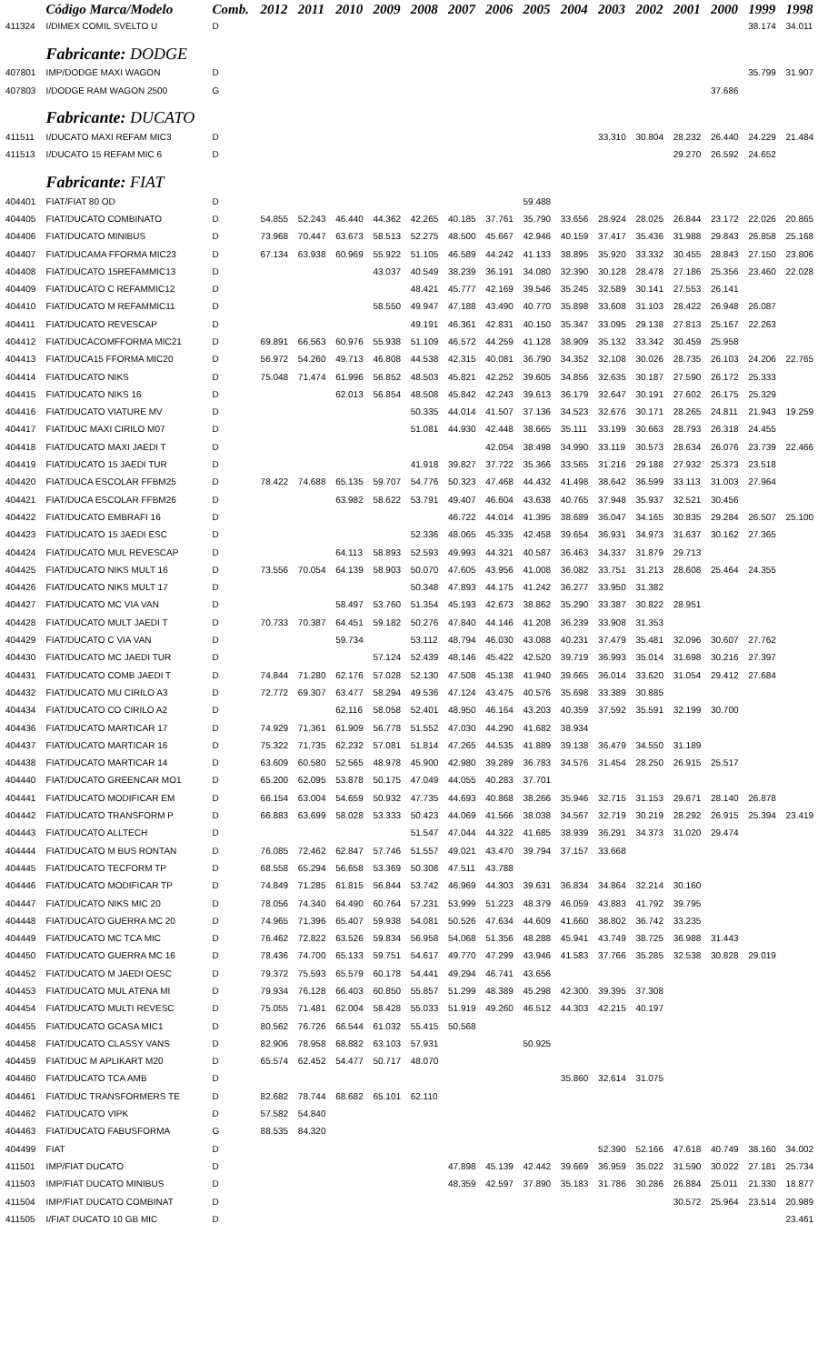| | Código Marca/Modelo | Comb. | 2012 | 2011 | 2010 | 2009 | 2008 | 2007 | 2006 | 2005 | 2004 | 2003 | 2002 | 2001 | 2000 | 1999 | 1998 |
| --- | --- | --- | --- | --- | --- | --- | --- | --- | --- | --- | --- | --- | --- | --- | --- | --- | --- |
| 411324 | I/DIMEX COMIL SVELTO U | D | | | | | | | | | | | | | | 38.174 | 34.011 |
| | Fabricante: DODGE | | | | | | | | | | | | | | | | |
| 407801 | IMP/DODGE MAXI WAGON | D | | | | | | | | | | | | | | 35.799 | 31.907 |
| 407803 | I/DODGE RAM WAGON 2500 | G | | | | | | | | | | | | | 37.686 | | |
| | Fabricante: DUCATO | | | | | | | | | | | | | | | | |
| 411511 | I/DUCATO MAXI REFAM MIC3 | D | | | | | | | | | | 33.310 | 30.804 | 28.232 | 26.440 | 24.229 | 21.484 |
| 411513 | I/DUCATO 15 REFAM MIC 6 | D | | | | | | | | | | | | 29.270 | 26.592 | 24.652 | |
| | Fabricante: FIAT | | | | | | | | | | | | | | | | |
| 404401 | FIAT/FIAT 80 OD | D | | | | | | | | 59.488 | | | | | | | |
| 404405 | FIAT/DUCATO COMBINATO | D | 54.855 | 52.243 | 46.440 | 44.362 | 42.265 | 40.185 | 37.761 | 35.790 | 33.656 | 28.924 | 28.025 | 26.844 | 23.172 | 22.026 | 20.865 |
| 404406 | FIAT/DUCATO MINIBUS | D | 73.968 | 70.447 | 63.673 | 58.513 | 52.275 | 48.500 | 45.667 | 42.946 | 40.159 | 37.417 | 35.436 | 31.988 | 29.843 | 26.858 | 25.168 |
| 404407 | FIAT/DUCAMA FFORMA MIC23 | D | 67.134 | 63.938 | 60.969 | 55.922 | 51.105 | 46.589 | 44.242 | 41.133 | 38.895 | 35.920 | 33.332 | 30.455 | 28.843 | 27.150 | 23.806 |
| 404408 | FIAT/DUCATO 15REFAMMIC13 | D | | | | 43.037 | 40.549 | 38.239 | 36.191 | 34.080 | 32.390 | 30.128 | 28.478 | 27.186 | 25.356 | 23.460 | 22.028 |
| 404409 | FIAT/DUCATO C REFAMMIC12 | D | | | | | 48.421 | 45.777 | 42.169 | 39.546 | 35.245 | 32.589 | 30.141 | 27.553 | 26.141 | | |
| 404410 | FIAT/DUCATO M REFAMMIC11 | D | | | | 58.550 | 49.947 | 47.188 | 43.490 | 40.770 | 35.898 | 33.608 | 31.103 | 28.422 | 26.948 | 26.087 | |
| 404411 | FIAT/DUCATO REVESCAP | D | | | | | 49.191 | 46.361 | 42.831 | 40.150 | 35.347 | 33.095 | 29.138 | 27.813 | 25.167 | 22.263 | |
| 404412 | FIAT/DUCACOMFFORMA MIC21 | D | 69.891 | 66.563 | 60.976 | 55.938 | 51.109 | 46.572 | 44.259 | 41.128 | 38.909 | 35.132 | 33.342 | 30.459 | 25.958 | | |
| 404413 | FIAT/DUCA15 FFORMA MIC20 | D | 56.972 | 54.260 | 49.713 | 46.808 | 44.538 | 42.315 | 40.081 | 36.790 | 34.352 | 32.108 | 30.026 | 28.735 | 26.103 | 24.206 | 22.765 |
| 404414 | FIAT/DUCATO NIKS | D | 75.048 | 71.474 | 61.996 | 56.852 | 48.503 | 45.821 | 42.252 | 39.605 | 34.856 | 32.635 | 30.187 | 27.590 | 26.172 | 25.333 | |
| 404415 | FIAT/DUCATO NIKS 16 | D | | | 62.013 | 56.854 | 48.508 | 45.842 | 42.243 | 39.613 | 36.179 | 32.647 | 30.191 | 27.602 | 26.175 | 25.329 | |
| 404416 | FIAT/DUCATO VIATURE MV | D | | | | | 50.335 | 44.014 | 41.507 | 37.136 | 34.523 | 32.676 | 30.171 | 28.265 | 24.811 | 21.943 | 19.259 |
| 404417 | FIAT/DUC MAXI CIRILO M07 | D | | | | | 51.081 | 44.930 | 42.448 | 38.665 | 35.111 | 33.199 | 30.663 | 28.793 | 26.318 | 24.455 | |
| 404418 | FIAT/DUCATO MAXI JAEDI T | D | | | | | | | 42.054 | 38.498 | 34.990 | 33.119 | 30.573 | 28.634 | 26.076 | 23.739 | 22.466 |
| 404419 | FIAT/DUCATO 15 JAEDI TUR | D | | | | | 41.918 | 39.827 | 37.722 | 35.366 | 33.565 | 31.216 | 29.188 | 27.932 | 25.373 | 23.518 | |
| 404420 | FIAT/DUCA ESCOLAR FFBM25 | D | 78.422 | 74.688 | 65.135 | 59.707 | 54.776 | 50.323 | 47.468 | 44.432 | 41.498 | 38.642 | 36.599 | 33.113 | 31.003 | 27.964 | |
| 404421 | FIAT/DUCA ESCOLAR FFBM26 | D | | | 63.982 | 58.622 | 53.791 | 49.407 | 46.604 | 43.638 | 40.765 | 37.948 | 35.937 | 32.521 | 30.456 | | |
| 404422 | FIAT/DUCATO EMBRAFI 16 | D | | | | | | 46.722 | 44.014 | 41.395 | 38.689 | 36.047 | 34.165 | 30.835 | 29.284 | 26.507 | 25.100 |
| 404423 | FIAT/DUCATO 15 JAEDI ESC | D | | | | | 52.336 | 48.065 | 45.335 | 42.458 | 39.654 | 36.931 | 34.973 | 31.637 | 30.162 | 27.365 | |
| 404424 | FIAT/DUCATO MUL REVESCAP | D | | | 64.113 | 58.893 | 52.593 | 49.993 | 44.321 | 40.587 | 36.463 | 34.337 | 31.879 | 29.713 | | | |
| 404425 | FIAT/DUCATO NIKS MULT 16 | D | 73.556 | 70.054 | 64.139 | 58.903 | 50.070 | 47.605 | 43.956 | 41.008 | 36.082 | 33.751 | 31.213 | 28.608 | 25.464 | 24.355 | |
| 404426 | FIAT/DUCATO NIKS MULT 17 | D | | | | | 50.348 | 47.893 | 44.175 | 41.242 | 36.277 | 33.950 | 31.382 | | | | |
| 404427 | FIAT/DUCATO MC VIA VAN | D | | | 58.497 | 53.760 | 51.354 | 45.193 | 42.673 | 38.862 | 35.290 | 33.387 | 30.822 | 28.951 | | | |
| 404428 | FIAT/DUCATO MULT JAEDI T | D | 70.733 | 70.387 | 64.451 | 59.182 | 50.276 | 47.840 | 44.146 | 41.208 | 36.239 | 33.908 | 31.353 | | | | |
| 404429 | FIAT/DUCATO C VIA VAN | D | | | 59.734 | | 53.112 | 48.794 | 46.030 | 43.088 | 40.231 | 37.479 | 35.481 | 32.096 | 30.607 | 27.762 | |
| 404430 | FIAT/DUCATO MC JAEDI TUR | D | | | | 57.124 | 52.439 | 48.146 | 45.422 | 42.520 | 39.719 | 36.993 | 35.014 | 31.698 | 30.216 | 27.397 | |
| 404431 | FIAT/DUCATO COMB JAEDI T | D | 74.844 | 71.280 | 62.176 | 57.028 | 52.130 | 47.508 | 45.138 | 41.940 | 39.665 | 36.014 | 33.620 | 31.054 | 29.412 | 27.684 | |
| 404432 | FIAT/DUCATO MU CIRILO A3 | D | 72.772 | 69.307 | 63.477 | 58.294 | 49.536 | 47.124 | 43.475 | 40.576 | 35.698 | 33.389 | 30.885 | | | | |
| 404434 | FIAT/DUCATO CO CIRILO A2 | D | | | 62.116 | 58.058 | 52.401 | 48.950 | 46.164 | 43.203 | 40.359 | 37.592 | 35.591 | 32.199 | 30.700 | | |
| 404436 | FIAT/DUCATO MARTICAR 17 | D | 74.929 | 71.361 | 61.909 | 56.778 | 51.552 | 47.030 | 44.290 | 41.682 | 38.934 | | | | | | |
| 404437 | FIAT/DUCATO MARTICAR 16 | D | 75.322 | 71.735 | 62.232 | 57.081 | 51.814 | 47.265 | 44.535 | 41.889 | 39.138 | 36.479 | 34.550 | 31.189 | | | |
| 404438 | FIAT/DUCATO MARTICAR 14 | D | 63.609 | 60.580 | 52.565 | 48.978 | 45.900 | 42.980 | 39.289 | 36.783 | 34.576 | 31.454 | 28.250 | 26.915 | 25.517 | | |
| 404440 | FIAT/DUCATO GREENCAR MO1 | D | 65.200 | 62.095 | 53.878 | 50.175 | 47.049 | 44.055 | 40.283 | 37.701 | | | | | | | |
| 404441 | FIAT/DUCATO MODIFICAR EM | D | 66.154 | 63.004 | 54.659 | 50.932 | 47.735 | 44.693 | 40.868 | 38.266 | 35.946 | 32.715 | 31.153 | 29.671 | 28.140 | 26.878 | |
| 404442 | FIAT/DUCATO TRANSFORM P | D | 66.883 | 63.699 | 58.028 | 53.333 | 50.423 | 44.069 | 41.566 | 38.038 | 34.567 | 32.719 | 30.219 | 28.292 | 26.915 | 25.394 | 23.419 |
| 404443 | FIAT/DUCATO ALLTECH | D | | | | | 51.547 | 47.044 | 44.322 | 41.685 | 38.939 | 36.291 | 34.373 | 31.020 | 29.474 | | |
| 404444 | FIAT/DUCATO M BUS RONTAN | D | 76.085 | 72.462 | 62.847 | 57.746 | 51.557 | 49.021 | 43.470 | 39.794 | 37.157 | 33.668 | | | | | |
| 404445 | FIAT/DUCATO TECFORM TP | D | 68.558 | 65.294 | 56.658 | 53.369 | 50.308 | 47.511 | 43.788 | | | | | | | | |
| 404446 | FIAT/DUCATO MODIFICAR TP | D | 74.849 | 71.285 | 61.815 | 56.844 | 53.742 | 46.969 | 44.303 | 39.631 | 36.834 | 34.864 | 32.214 | 30.160 | | | |
| 404447 | FIAT/DUCATO NIKS MIC 20 | D | 78.056 | 74.340 | 64.490 | 60.764 | 57.231 | 53.999 | 51.223 | 48.379 | 46.059 | 43.883 | 41.792 | 39.795 | | | |
| 404448 | FIAT/DUCATO GUERRA MC 20 | D | 74.965 | 71.396 | 65.407 | 59.938 | 54.081 | 50.526 | 47.634 | 44.609 | 41.660 | 38.802 | 36.742 | 33.235 | | | |
| 404449 | FIAT/DUCATO MC TCA MIC | D | 76.462 | 72.822 | 63.526 | 59.834 | 56.958 | 54.068 | 51.356 | 48.288 | 45.941 | 43.749 | 38.725 | 36.988 | 31.443 | | |
| 404450 | FIAT/DUCATO GUERRA MC 16 | D | 78.436 | 74.700 | 65.133 | 59.751 | 54.617 | 49.770 | 47.299 | 43.946 | 41.583 | 37.766 | 35.285 | 32.538 | 30.828 | 29.019 | |
| 404452 | FIAT/DUCATO M JAEDI OESC | D | 79.372 | 75.593 | 65.579 | 60.178 | 54.441 | 49.294 | 46.741 | 43.656 | | | | | | | |
| 404453 | FIAT/DUCATO MUL ATENA MI | D | 79.934 | 76.128 | 66.403 | 60.850 | 55.857 | 51.299 | 48.389 | 45.298 | 42.300 | 39.395 | 37.308 | | | | |
| 404454 | FIAT/DUCATO MULTI REVESC | D | 75.055 | 71.481 | 62.004 | 58.428 | 55.033 | 51.919 | 49.260 | 46.512 | 44.303 | 42.215 | 40.197 | | | | |
| 404455 | FIAT/DUCATO GCASA MIC1 | D | 80.562 | 76.726 | 66.544 | 61.032 | 55.415 | 50.568 | | | | | | | | | |
| 404458 | FIAT/DUCATO CLASSY VANS | D | 82.906 | 78.958 | 68.882 | 63.103 | 57.931 | | | 50.925 | | | | | | | |
| 404459 | FIAT/DUC M APLIKART M20 | D | 65.574 | 62.452 | 54.477 | 50.717 | 48.070 | | | | | | | | | | |
| 404460 | FIAT/DUCATO TCA AMB | D | | | | | | | | | 35.860 | 32.614 | 31.075 | | | | |
| 404461 | FIAT/DUC TRANSFORMERS TE | D | 82.682 | 78.744 | 68.682 | 65.101 | 62.110 | | | | | | | | | | |
| 404462 | FIAT/DUCATO VIPK | D | 57.582 | 54.840 | | | | | | | | | | | | | |
| 404463 | FIAT/DUCATO FABUSFORMA | G | 88.535 | 84.320 | | | | | | | | | | | | | |
| 404499 | FIAT | D | | | | | | | | | | 52.390 | 52.166 | 47.618 | 40.749 | 38.160 | 34.002 |
| 411501 | IMP/FIAT DUCATO | D | | | | | | 47.898 | 45.139 | 42.442 | 39.669 | 36.959 | 35.022 | 31.590 | 30.022 | 27.181 | 25.734 |
| 411503 | IMP/FIAT DUCATO MINIBUS | D | | | | | | 48.359 | 42.597 | 37.890 | 35.183 | 31.786 | 30.286 | 26.884 | 25.011 | 21.330 | 18.877 |
| 411504 | IMP/FIAT DUCATO COMBINAT | D | | | | | | | | | | | | 30.572 | 25.964 | 23.514 | 20.989 |
| 411505 | I/FIAT DUCATO 10 GB MIC | D | | | | | | | | | | | | | | | 23.461 |